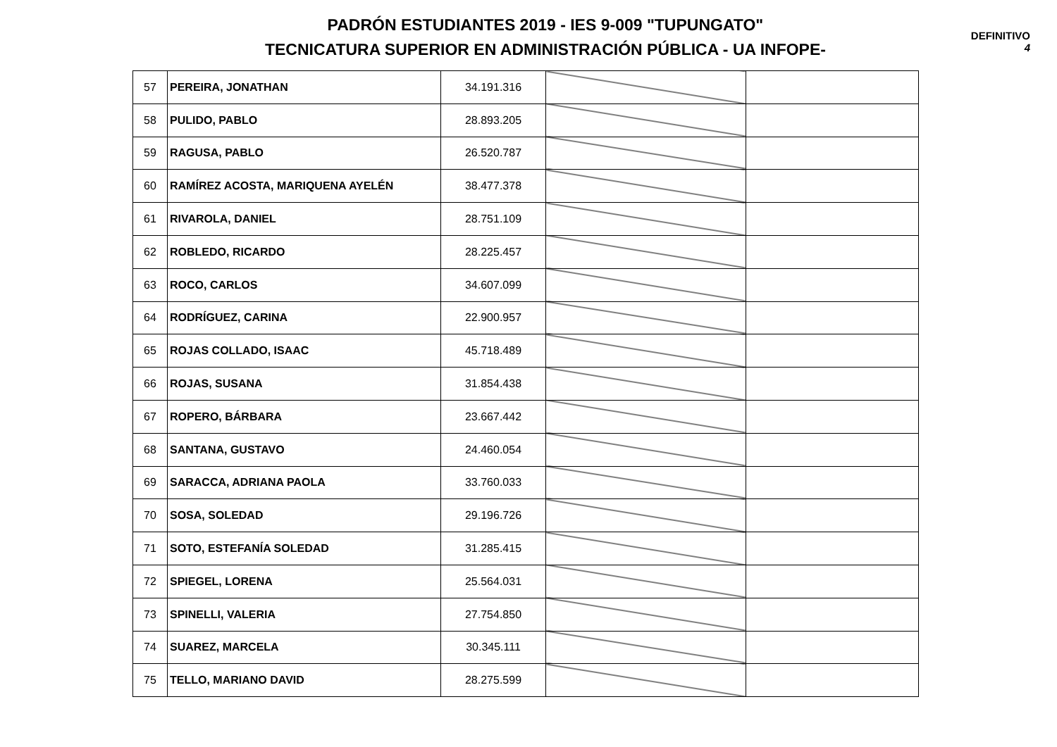PADRÓN ESTUDIANTES 2019 - IES 9-009 "TUPUNGATO"
TECNICATURA SUPERIOR EN ADMINISTRACIÓN PÚBLICA - UA INFOPE-
DEFINITIVO
4
| 57 | PEREIRA, JONATHAN | 34.191.316 | | |
| 58 | PULIDO, PABLO | 28.893.205 | | |
| 59 | RAGUSA, PABLO | 26.520.787 | | |
| 60 | RAMÍREZ ACOSTA, MARIQUENA AYELÉN | 38.477.378 | | |
| 61 | RIVAROLA, DANIEL | 28.751.109 | | |
| 62 | ROBLEDO, RICARDO | 28.225.457 | | |
| 63 | ROCO, CARLOS | 34.607.099 | | |
| 64 | RODRÍGUEZ, CARINA | 22.900.957 | | |
| 65 | ROJAS COLLADO, ISAAC | 45.718.489 | | |
| 66 | ROJAS, SUSANA | 31.854.438 | | |
| 67 | ROPERO, BÁRBARA | 23.667.442 | | |
| 68 | SANTANA, GUSTAVO | 24.460.054 | | |
| 69 | SARACCA, ADRIANA PAOLA | 33.760.033 | | |
| 70 | SOSA, SOLEDAD | 29.196.726 | | |
| 71 | SOTO, ESTEFANÍA SOLEDAD | 31.285.415 | | |
| 72 | SPIEGEL, LORENA | 25.564.031 | | |
| 73 | SPINELLI, VALERIA | 27.754.850 | | |
| 74 | SUAREZ, MARCELA | 30.345.111 | | |
| 75 | TELLO, MARIANO DAVID | 28.275.599 | | |